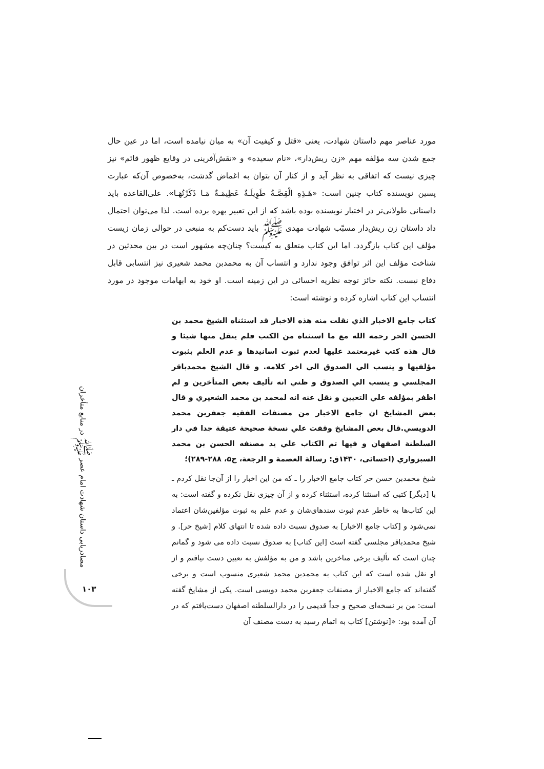مورد عناصر مهم داستان شهادت، یعنی «قتل و کیفیت آن» به میان نیامده است، اما در عین حال جمع شدن سه مؤلفه مهم «زن ریش‌دار»، «نام سعیده» و «نقش‌آفرینی در وقایع ظهور قائم» نیز چیزی نیست که اتفاقی به نظر آید و از کنار آن بتوان به اغماض گذشت، به‌خصوص آن‌که عبارت پسین نویسنده کتاب چنین است: «هَـذِهِ الْقِصَّـةُ طَوِیلَـةٌ عَظِیمَـةٌ مَـا ذَکَرْتُهَـا». علی‌القاعده باید داستانی طولانی‌تر در اختیار نویسنده بوده باشد که از این تعبیر بهره برده است. لذا می‌توان احتمال داد داستان زن ریش‌دار مسبّب شهادت مهدی ﷺ باید دست‌کم به منبعی در حوالی زمان زیست مؤلف این کتاب بازگردد. اما این کتاب متعلق به کیست؟ چنان‌چه مشهور است در بین محدثین در شناخت مؤلف این اثر توافق وجود ندارد و انتساب آن به محمدبن محمد شعیری نیز انتسابی قابل دفاع نیست. نکته حائز توجه نظریه احسائی در این زمینه است. او خود به ابهامات موجود در مورد انتساب این کتاب اشاره کرده و نوشته است:
كتاب جامع الاخبار الذي نقلت منه هذه الاخبار قد استثناه الشيخ محمد بن الحسن الحر رحمه الله مع ما استثناه من الكتب فلم ينقل منها شيئا و قال هذه كتب غيرمعتمد عليها لعدم ثبوت اسانيدها و عدم العلم بثبوت مؤلفيها و ينسب الي الصدوق الي اخر كلامه. و قال الشيخ محمدباقر المجلسي و ينسب الي الصدوق و ظني انه تأليف بعض المتأخرين و لم اظفر بمؤلفه علي التعيين و نقل عنه انه لمحمد بن محمد الشعيري و قال بعض المشايخ ان جامع الاخبار من مصنفات الفقيه جعفربن محمد الدويسي.قال بعض المشايخ وقفت علي نسخة صحيحة عتيقة جدا في دار السلطنة اصفهان و فيها تم الكتاب علي يد مصنفه الحسن بن محمد السبزواري (احسائی، ۱۴۳۰ق: رسالة العصمة و الرجعة، ج۵، ۲۸۸-۲۸۹)؛
شیخ محمدبن حسن حر کتاب جامع الاخبار را ـ که من این اخبار را از آن‌جا نقل کردم ـ با [دیگر] کتبی که استثنا کرده، استثناء کرده و از آن چیزی نقل نکرده و گفته است: به این کتاب‌ها به خاطر عدم ثبوت سندهای‌شان و عدم علم به ثبوت مؤلفین‌شان اعتماد نمی‌شود و [کتاب جامع الاخبار] به صدوق نسبت داده شده تا انتهای کلام [شیخ حر]. و شیخ محمدباقر مجلسی گفته است [این کتاب] به صدوق نسبت داده می شود و گمانم چنان است که تألیف برخی متاخرین باشد و من به مؤلفش به تعیین دست نیافتم و از او نقل شده است که این کتاب به محمدبن محمد شعیری منسوب است و برخی گفته‌اند که جامع الاخبار از مصنفات جعفربن محمد دویسی است. یکی از مشایخ گفته است: من بر نسخه‌ای صحیح و جداً قدیمی را در دارالسلطنه اصفهان دست‌یافتم که در آن آمده بود: «[نوشتن] کتاب به اتمام رسید به دست مصنف آن
مصادریابی داستان شهادت امام عصر ﷺ در منابع متأخران
۱۰۳